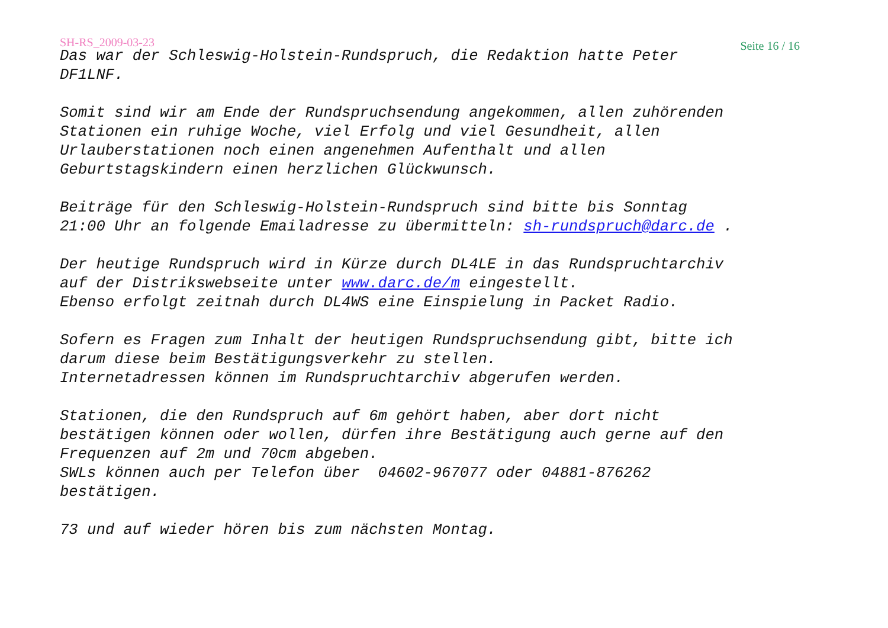SH-RS_2009-03-23 Seite 16 / 16
Das war der Schleswig-Holstein-Rundspruch, die Redaktion hatte Peter DF1LNF.
Somit sind wir am Ende der Rundspruchsendung angekommen, allen zuhörenden Stationen ein ruhige Woche, viel Erfolg und viel Gesundheit, allen Urlauberstationen noch einen angenehmen Aufenthalt und allen Geburtstagskindern einen herzlichen Glückwunsch.
Beiträge für den Schleswig-Holstein-Rundspruch sind bitte bis Sonntag 21:00 Uhr an folgende Emailadresse zu übermitteln: sh-rundspruch@darc.de .
Der heutige Rundspruch wird in Kürze durch DL4LE in das Rundspruchtarchiv auf der Distrikswebseite unter www.darc.de/m eingestellt. Ebenso erfolgt zeitnah durch DL4WS eine Einspielung in Packet Radio.
Sofern es Fragen zum Inhalt der heutigen Rundspruchsendung gibt, bitte ich darum diese beim Bestätigungsverkehr zu stellen. Internetadressen können im Rundspruchtarchiv abgerufen werden.
Stationen, die den Rundspruch auf 6m gehört haben, aber dort nicht bestätigen können oder wollen, dürfen ihre Bestätigung auch gerne auf den Frequenzen auf 2m und 70cm abgeben. SWLs können auch per Telefon über 04602-967077 oder 04881-876262 bestätigen.
73 und auf wieder hören bis zum nächsten Montag.